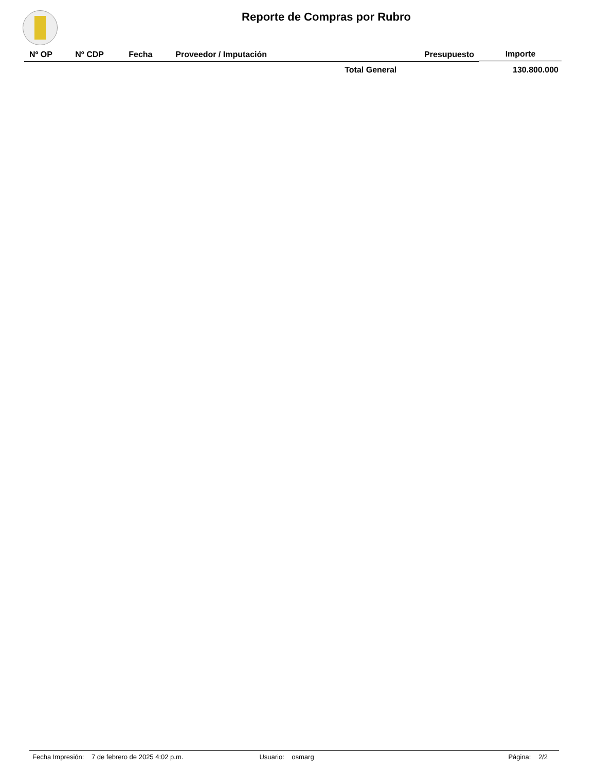Reporte de Compras por Rubro
| Nº OP | Nº CDP | Fecha | Proveedor / Imputación | Presupuesto | Importe |
| --- | --- | --- | --- | --- | --- |
| Total General | | | | | 130.800.000 |
Fecha Impresión: 7 de febrero de 2025 4:02 p.m. Usuario: osmarg Página: 2/2